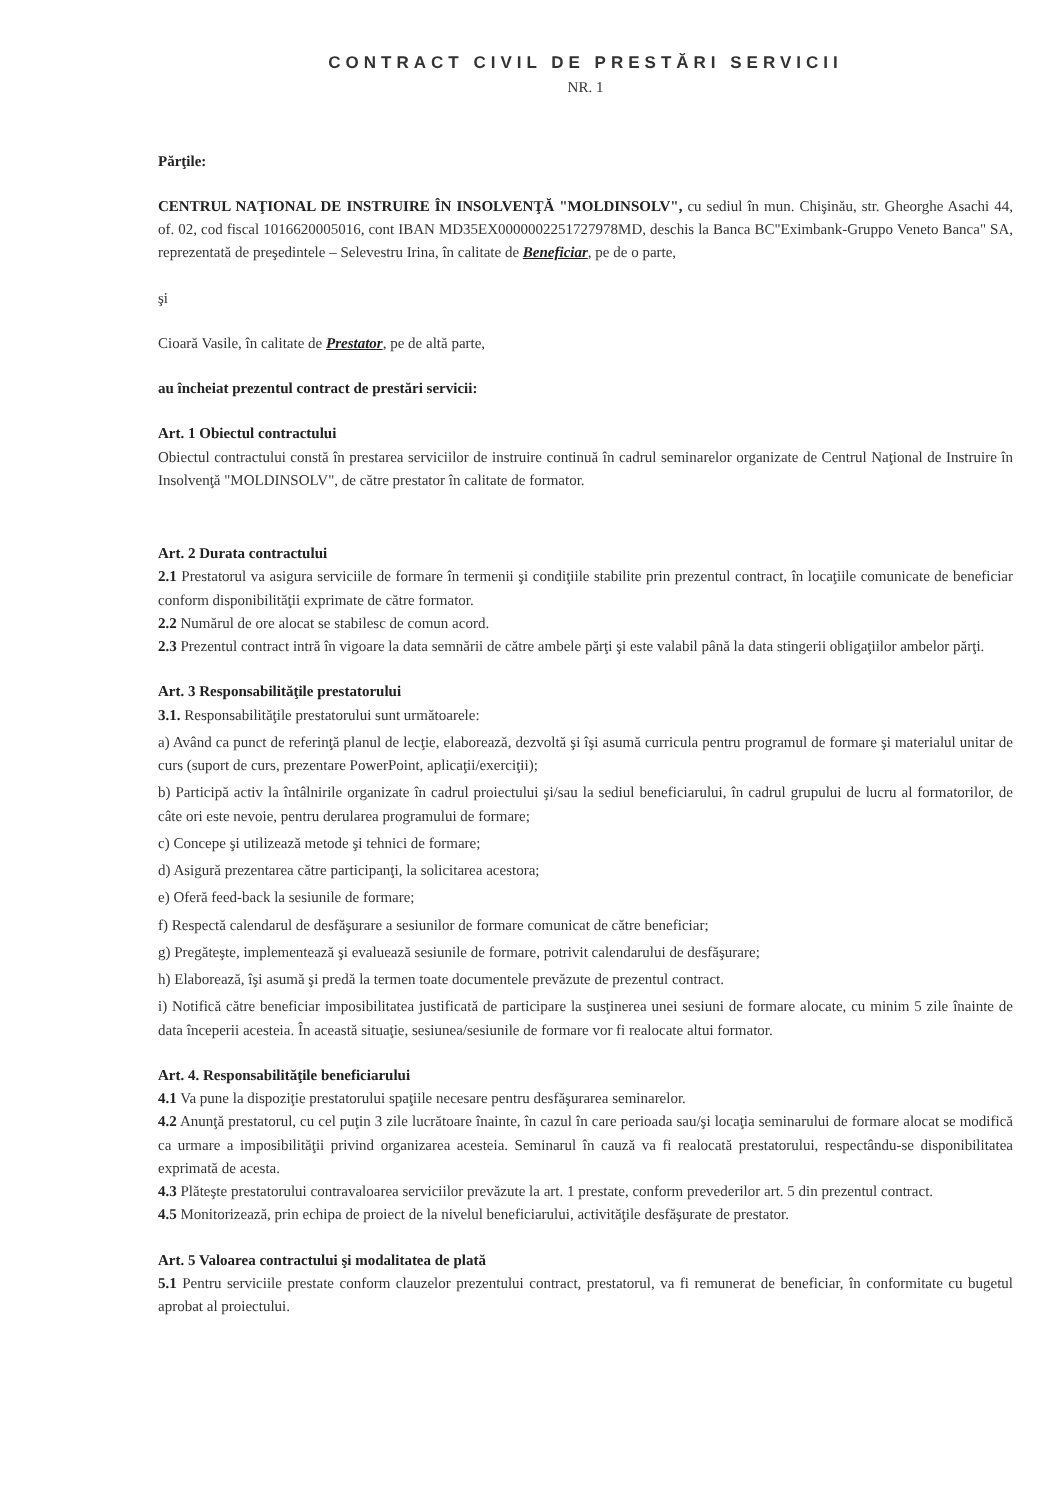CONTRACT CIVIL DE PRESTĂRI SERVICII
NR. 1
Părţile:
CENTRUL NAŢIONAL DE INSTRUIRE ÎN INSOLVENŢĂ "MOLDINSOLV", cu sediul în mun. Chişinău, str. Gheorghe Asachi 44, of. 02, cod fiscal 1016620005016, cont IBAN MD35EX0000002251727978MD, deschis la Banca BC"Eximbank-Gruppo Veneto Banca" SA, reprezentată de preşedintele – Selevestru Irina, în calitate de Beneficiar, pe de o parte,
şi
Cioară Vasile, în calitate de Prestator, pe de altă parte,
au încheiat prezentul contract de prestări servicii:
Art. 1 Obiectul contractului
Obiectul contractului constă în prestarea serviciilor de instruire continuă în cadrul seminarelor organizate de Centrul Naţional de Instruire în Insolvenţă "MOLDINSOLV", de către prestator în calitate de formator.
Art. 2 Durata contractului
2.1 Prestatorul va asigura serviciile de formare în termenii şi condiţiile stabilite prin prezentul contract, în locaţiile comunicate de beneficiar conform disponibilităţii exprimate de către formator.
2.2 Numărul de ore alocat se stabilesc de comun acord.
2.3 Prezentul contract intră în vigoare la data semnării de către ambele părţi şi este valabil până la data stingerii obligaţiilor ambelor părţi.
Art. 3 Responsabilităţile prestatorului
3.1. Responsabilităţile prestatorului sunt următoarele:
a) Având ca punct de referinţă planul de lecţie, elaborează, dezvoltă şi îşi asumă curricula pentru programul de formare şi materialul unitar de curs (suport de curs, prezentare PowerPoint, aplicaţii/exerciţii);
b) Participă activ la întâlnirile organizate în cadrul proiectului şi/sau la sediul beneficiarului, în cadrul grupului de lucru al formatorilor, de câte ori este nevoie, pentru derularea programului de formare;
c) Concepe şi utilizează metode şi tehnici de formare;
d) Asigură prezentarea către participanţi, la solicitarea acestora;
e) Oferă feed-back la sesiunile de formare;
f) Respectă calendarul de desfăşurare a sesiunilor de formare comunicat de către beneficiar;
g) Pregăteşte, implementează şi evaluează sesiunile de formare, potrivit calendarului de desfăşurare;
h) Elaborează, îşi asumă şi predă la termen toate documentele prevăzute de prezentul contract.
i) Notifică către beneficiar imposibilitatea justificată de participare la susţinerea unei sesiuni de formare alocate, cu minim 5 zile înainte de data începerii acesteia. În această situaţie, sesiunea/sesiunile de formare vor fi realocate altui formator.
Art. 4. Responsabilităţile beneficiarului
4.1 Va pune la dispoziţie prestatorului spaţiile necesare pentru desfăşurarea seminarelor.
4.2 Anunţă prestatorul, cu cel puţin 3 zile lucrătoare înainte, în cazul în care perioada sau/şi locaţia seminarului de formare alocat se modifică ca urmare a imposibilităţii privind organizarea acesteia. Seminarul în cauză va fi realocată prestatorului, respectându-se disponibilitatea exprimată de acesta.
4.3 Plăteşte prestatorului contravaloarea serviciilor prevăzute la art. 1 prestate, conform prevederilor art. 5 din prezentul contract.
4.5 Monitorizează, prin echipa de proiect de la nivelul beneficiarului, activităţile desfăşurate de prestator.
Art. 5 Valoarea contractului şi modalitatea de plată
5.1 Pentru serviciile prestate conform clauzelor prezentului contract, prestatorul, va fi remunerat de beneficiar, în conformitate cu bugetul aprobat al proiectului.